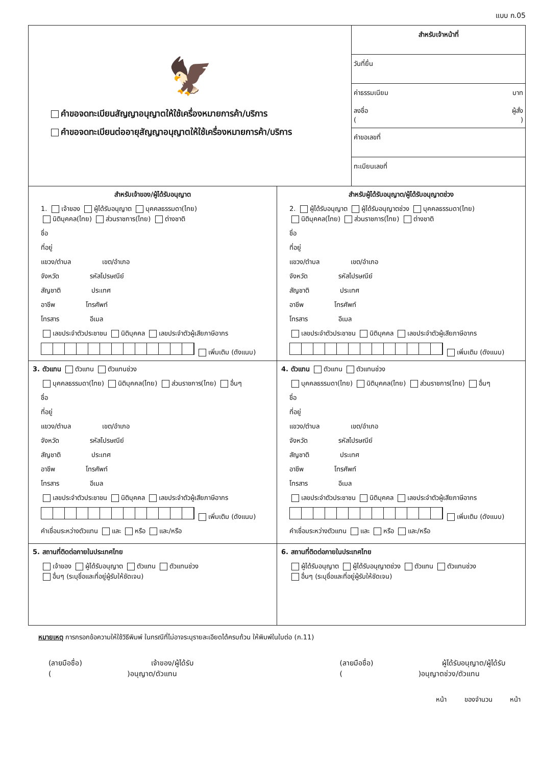แบบ ก.05
🦅
คำขอจดทะเบียนสัญญาอนุญาตให้ใช้เครื่องหมายการค้า/บริการ
คำขอจดทะเบียนต่ออายุสัญญาอนุญาตให้ใช้เครื่องหมายการค้า/บริการ
สำหรับเจ้าหน้าที่
วันที่ยื่น
ค่าธรรมเนียม บาท
ลงชื่อ ผู้สั่ง
( )
คำขอเลขที่
ทะเบียนเลขที่
สำหรับเจ้าของ/ผู้ได้รับอนุญาต
1. เจ้าของ ผู้ได้รับอนุญาต บุคคลธรรมดา(ไทย)
นิติบุคคล(ไทย) ส่วนราชการ(ไทย) ต่างชาติ
ชื่อ
ที่อยู่
แขวง/ตำบล      เขต/อำเภอ
จังหวัด      รหัสไปรษณีย์
สัญชาติ      ประเทศ
อาชีพ      โทรศัพท์
โทรสาร      อีเมล
เลขประจำตัวประชาชน นิติบุคคล เลขประจำตัวผู้เสียภาษีอากร
เพิ่มเติม (ดังแนบ)
สำหรับผู้ได้รับอนุญาต/ผู้ได้รับอนุญาตช่วง
2. ผู้ได้รับอนุญาต ผู้ได้รับอนุญาตช่วง บุคคลธรรมดา(ไทย)
นิติบุคคล(ไทย) ส่วนราชการ(ไทย) ต่างชาติ
ชื่อ
ที่อยู่
แขวง/ตำบล      เขต/อำเภอ
จังหวัด      รหัสไปรษณีย์
สัญชาติ      ประเทศ
อาชีพ      โทรศัพท์
โทรสาร      อีเมล
เลขประจำตัวประชาชน นิติบุคคล เลขประจำตัวผู้เสียภาษีอากร
เพิ่มเติม (ดังแนบ)
3. ตัวแทน ตัวแทน ตัวแทนช่วง
บุคคลธรรมดา(ไทย) นิติบุคคล(ไทย) ส่วนราชการ(ไทย) อื่นๆ
ชื่อ
ที่อยู่
แขวง/ตำบล      เขต/อำเภอ
จังหวัด      รหัสไปรษณีย์
สัญชาติ      ประเทศ
อาชีพ      โทรศัพท์
โทรสาร      อีเมล
เลขประจำตัวประชาชน นิติบุคคล เลขประจำตัวผู้เสียภาษีอากร
เพิ่มเติม (ดังแนบ)
คำเชื่อมระหว่างตัวแทน และ หรือ และ/หรือ
4. ตัวแทน ตัวแทน ตัวแทนช่วง
บุคคลธรรมดา(ไทย) นิติบุคคล(ไทย) ส่วนราชการ(ไทย) อื่นๆ
ชื่อ
ที่อยู่
แขวง/ตำบล      เขต/อำเภอ
จังหวัด      รหัสไปรษณีย์
สัญชาติ      ประเทศ
อาชีพ      โทรศัพท์
โทรสาร      อีเมล
เลขประจำตัวประชาชน นิติบุคคล เลขประจำตัวผู้เสียภาษีอากร
เพิ่มเติม (ดังแนบ)
คำเชื่อมระหว่างตัวแทน และ หรือ และ/หรือ
5. สถานที่ติดต่อภายในประเทศไทย
เจ้าของ ผู้ได้รับอนุญาต ตัวแทน ตัวแทนช่วง
อื่นๆ (ระบุชื่อและที่อยู่ผู้รับให้ชัดเจน)
6. สถานที่ติดต่อภายในประเทศไทย
ผู้ได้รับอนุญาต ผู้ได้รับอนุญาตช่วง ตัวแทน ตัวแทนช่วง
อื่นๆ (ระบุชื่อและที่อยู่ผู้รับให้ชัดเจน)
หมายเหตุ การกรอกข้อความให้ใช้วิธีพิมพ์ ในกรณีที่ไม่อาจระบุรายละเอียดได้ครบถ้วน ให้พิมพ์ในใบต่อ (ก.11)
(ลายมือชื่อ)           เจ้าของ/ผู้ได้รับ
(            )อนุญาต/ตัวแทน
(ลายมือชื่อ)           ผู้ได้รับอนุญาต/ผู้ได้รับ
(            )อนุญาตช่วง/ตัวแทน
หน้า    ของจำนวน    หน้า